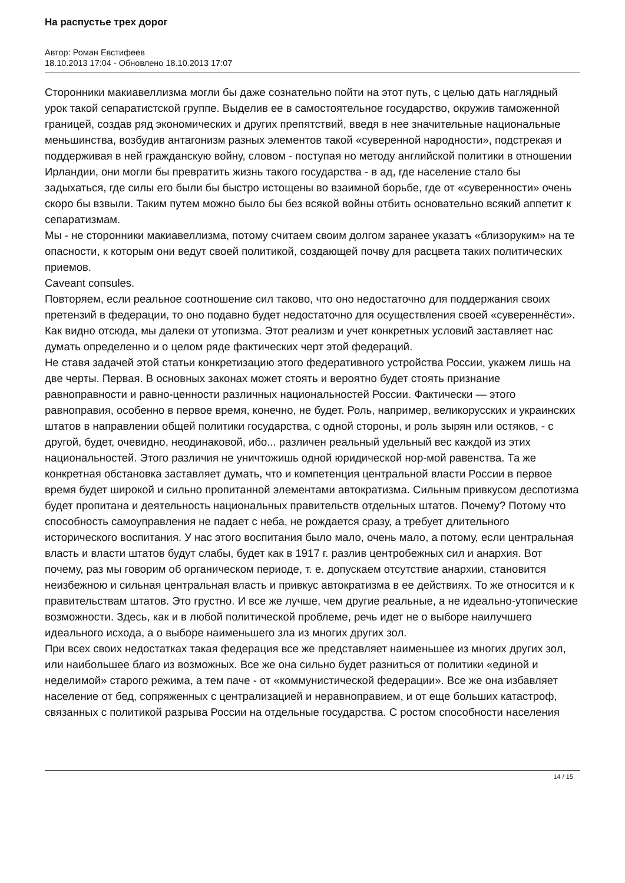На распустье трех дорог
Автор: Роман Евстифеев
18.10.2013 17:04 - Обновлено 18.10.2013 17:07
Сторонники макиавеллизма могли бы даже сознательно пойти на этот путь, с целью дать наглядный урок такой сепаратистской группе. Выделив ее в самостоятельное государство, окружив таможенной границей, создав ряд экономических и других препятствий, введя в нее значительные национальные меньшинства, возбудив антагонизм разных элементов такой «суверенной народности», подстрекая и поддерживая в ней гражданскую войну, словом - поступая но методу английской политики в отношении Ирландии, они могли бы превратить жизнь такого государства - в ад, где население стало бы задыхаться, где силы его были бы быстро истощены во взаимной борьбе, где от «суверенности» очень скоро бы взвыли. Таким путем можно было бы без всякой войны отбить основательно всякий аппетит к сепаратизмам.
Мы - не сторонники макиавеллизма, потому считаем своим долгом заранее указатъ «близоруким» на те опасности, к которым они ведут своей политикой, создающей почву для расцвета таких политических приемов.
Caveant consules.
Повторяем, если реальное соотношение сил таково, что оно недостаточно для поддержания своих претензий в федерации, то оно подавно будет недостаточно для осуществления своей «сувереннёсти». Как видно отсюда, мы далеки от утопизма. Этот реализм и учет конкретных условий заставляет нас думать определенно и о целом ряде фактических черт этой федераций.
Не ставя задачей этой статьи конкретизацию этого федеративного устройства России, укажем лишь на две черты. Первая. В основных законах может стоять и вероятно будет стоять признание равноправности и равно-ценности различных национальностей России. Фактически — этого равноправия, особенно в первое время, конечно, не будет. Роль, например, великорусских и украинских штатов в направлении общей политики государства, с одной стороны, и роль зырян или остяков, - с другой, будет, очевидно, неодинаковой, ибо... различен реальный удельный вес каждой из этих национальностей. Этого различия не уничтожишь одной юридической нор-мой равенства. Та же конкретная обстановка заставляет думать, что и компетенция центральной власти России в первое время будет широкой и сильно пропитанной элементами автократизма. Сильным привкусом деспотизма будет пропитана и деятельность национальных правительств отдельных штатов. Почему? Потому что способность самоуправления не падает с неба, не рождается сразу, а требует длительного исторического воспитания. У нас этого воспитания было мало, очень мало, а потому, если центральная власть и власти штатов будут слабы, будет как в 1917 г. разлив центробежных сил и анархия. Вот почему, раз мы говорим об органическом периоде, т. е. допускаем отсутствие анархии, становится неизбежною и сильная центральная власть и привкус автократизма в ее действиях. То же относится и к правительствам штатов. Это грустно. И все же лучше, чем другие реальные, а не идеально-утопические возможности. Здесь, как и в любой политической проблеме, речь идет не о выборе наилучшего идеального исхода, а о выборе наименьшего зла из многих других зол.
При всех своих недостатках такая федерация все же представляет наименьшее из многих других зол, или наибольшее благо из возможных. Все же она сильно будет разниться от политики «единой и неделимой» старого режима, а тем паче - от «коммунистической федерации». Все же она избавляет население от бед, сопряженных с централизацией и неравноправием, и от еще больших катастроф, связанных с политикой разрыва России на отдельные государства. С ростом способности населения
14 / 15